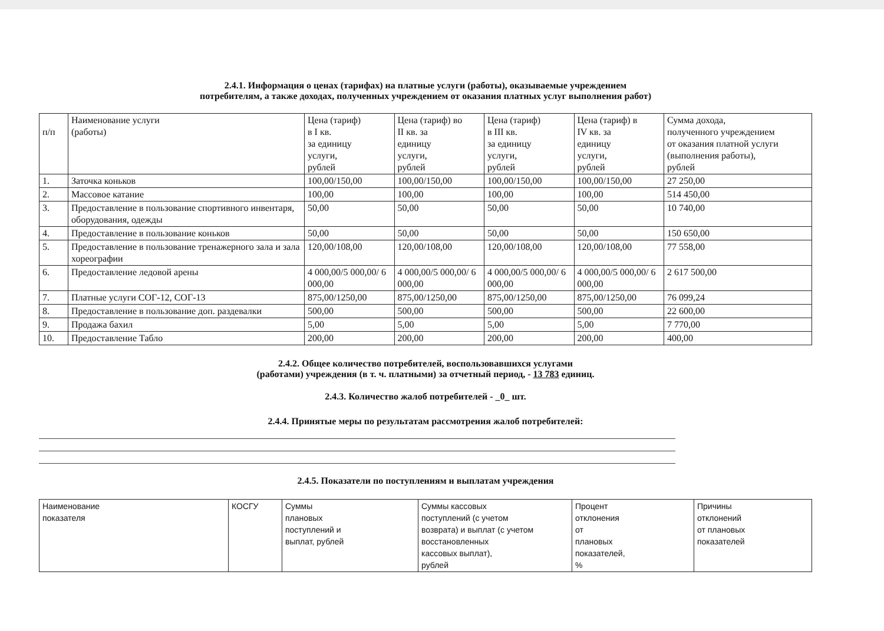2.4.1. Информация о ценах (тарифах) на платные услуги (работы), оказываемые учреждением
потребителям, а также доходах, полученных учреждением от оказания платных услуг выполнения работ)
| п/п | Наименование услуги (работы) | Цена (тариф) в I кв. за единицу услуги, рублей | Цена (тариф) во II кв. за единицу услуги, рублей | Цена (тариф) в III кв. за единицу услуги, рублей | Цена (тариф) в IV кв. за единицу услуги, рублей | Сумма дохода, полученного учреждением от оказания платной услуги (выполнения работы), рублей |
| --- | --- | --- | --- | --- | --- | --- |
| 1. | Заточка коньков | 100,00/150,00 | 100,00/150,00 | 100,00/150,00 | 100,00/150,00 | 27 250,00 |
| 2. | Массовое катание | 100,00 | 100,00 | 100,00 | 100,00 | 514 450,00 |
| 3. | Предоставление в пользование спортивного инвентаря, оборудования, одежды | 50,00 | 50,00 | 50,00 | 50,00 | 10 740,00 |
| 4. | Предоставление в пользование коньков | 50,00 | 50,00 | 50,00 | 50,00 | 150 650,00 |
| 5. | Предоставление в пользование тренажерного зала и зала хореографии | 120,00/108,00 | 120,00/108,00 | 120,00/108,00 | 120,00/108,00 | 77 558,00 |
| 6. | Предоставление ледовой арены | 4 000,00/5 000,00/ 6 000,00 | 4 000,00/5 000,00/ 6 000,00 | 4 000,00/5 000,00/ 6 000,00 | 4 000,00/5 000,00/ 6 000,00 | 2 617 500,00 |
| 7. | Платные услуги СОГ-12, СОГ-13 | 875,00/1250,00 | 875,00/1250,00 | 875,00/1250,00 | 875,00/1250,00 | 76 099,24 |
| 8. | Предоставление в пользование доп. раздевалки | 500,00 | 500,00 | 500,00 | 500,00 | 22 600,00 |
| 9. | Продажа бахил | 5,00 | 5,00 | 5,00 | 5,00 | 7 770,00 |
| 10. | Предоставление Табло | 200,00 | 200,00 | 200,00 | 200,00 | 400,00 |
2.4.2. Общее количество потребителей, воспользовавшихся услугами
(работами) учреждения (в т. ч. платными) за отчетный период, - 13 783 единиц.
2.4.3. Количество жалоб потребителей - _0_ шт.
2.4.4. Принятые меры по результатам рассмотрения жалоб потребителей:
2.4.5. Показатели по поступлениям и выплатам учреждения
| Наименование показателя | КОСГУ | Суммы плановых поступлений и выплат, рублей | Суммы кассовых поступлений (с учетом возврата) и выплат (с учетом восстановленных кассовых выплат), рублей | Процент отклонения от плановых показателей, % | Причины отклонений от плановых показателей |
| --- | --- | --- | --- | --- | --- |